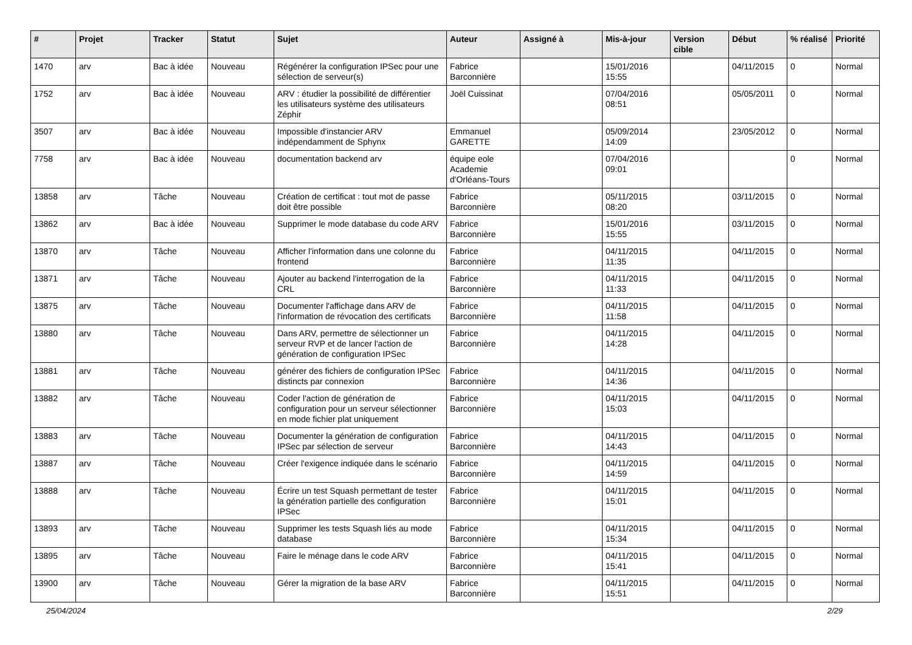| # | Projet | Tracker | Statut | Sujet | Auteur | Assigné à | Mis-à-jour | Version cible | Début | % réalisé | Priorité |
| --- | --- | --- | --- | --- | --- | --- | --- | --- | --- | --- | --- |
| 1470 | arv | Bac à idée | Nouveau | Régénérer la configuration IPSec pour une sélection de serveur(s) | Fabrice Barconnière | | 15/01/2016 15:55 | | 04/11/2015 | 0 | Normal |
| 1752 | arv | Bac à idée | Nouveau | ARV : étudier la possibilité de différentier les utilisateurs système des utilisateurs Zéphir | Joël Cuissinat | | 07/04/2016 08:51 | | 05/05/2011 | 0 | Normal |
| 3507 | arv | Bac à idée | Nouveau | Impossible d'instancier ARV indépendamment de Sphynx | Emmanuel GARETTE | | 05/09/2014 14:09 | | 23/05/2012 | 0 | Normal |
| 7758 | arv | Bac à idée | Nouveau | documentation backend arv | équipe eole Academie d'Orléans-Tours | | 07/04/2016 09:01 | | | 0 | Normal |
| 13858 | arv | Tâche | Nouveau | Création de certificat : tout mot de passe doit être possible | Fabrice Barconnière | | 05/11/2015 08:20 | | 03/11/2015 | 0 | Normal |
| 13862 | arv | Bac à idée | Nouveau | Supprimer le mode database du code ARV | Fabrice Barconnière | | 15/01/2016 15:55 | | 03/11/2015 | 0 | Normal |
| 13870 | arv | Tâche | Nouveau | Afficher l'information dans une colonne du frontend | Fabrice Barconnière | | 04/11/2015 11:35 | | 04/11/2015 | 0 | Normal |
| 13871 | arv | Tâche | Nouveau | Ajouter au backend l'interrogation de la CRL | Fabrice Barconnière | | 04/11/2015 11:33 | | 04/11/2015 | 0 | Normal |
| 13875 | arv | Tâche | Nouveau | Documenter l'affichage dans ARV de l'information de révocation des certificats | Fabrice Barconnière | | 04/11/2015 11:58 | | 04/11/2015 | 0 | Normal |
| 13880 | arv | Tâche | Nouveau | Dans ARV, permettre de sélectionner un serveur RVP et de lancer l'action de génération de configuration IPSec | Fabrice Barconnière | | 04/11/2015 14:28 | | 04/11/2015 | 0 | Normal |
| 13881 | arv | Tâche | Nouveau | générer des fichiers de configuration IPSec distincts par connexion | Fabrice Barconnière | | 04/11/2015 14:36 | | 04/11/2015 | 0 | Normal |
| 13882 | arv | Tâche | Nouveau | Coder l'action de génération de configuration pour un serveur sélectionner en mode fichier plat uniquement | Fabrice Barconnière | | 04/11/2015 15:03 | | 04/11/2015 | 0 | Normal |
| 13883 | arv | Tâche | Nouveau | Documenter la génération de configuration IPSec par sélection de serveur | Fabrice Barconnière | | 04/11/2015 14:43 | | 04/11/2015 | 0 | Normal |
| 13887 | arv | Tâche | Nouveau | Créer l'exigence indiquée dans le scénario | Fabrice Barconnière | | 04/11/2015 14:59 | | 04/11/2015 | 0 | Normal |
| 13888 | arv | Tâche | Nouveau | Écrire un test Squash permettant de tester la génération partielle des configuration IPSec | Fabrice Barconnière | | 04/11/2015 15:01 | | 04/11/2015 | 0 | Normal |
| 13893 | arv | Tâche | Nouveau | Supprimer les tests Squash liés au mode database | Fabrice Barconnière | | 04/11/2015 15:34 | | 04/11/2015 | 0 | Normal |
| 13895 | arv | Tâche | Nouveau | Faire le ménage dans le code ARV | Fabrice Barconnière | | 04/11/2015 15:41 | | 04/11/2015 | 0 | Normal |
| 13900 | arv | Tâche | Nouveau | Gérer la migration de la base ARV | Fabrice Barconnière | | 04/11/2015 15:51 | | 04/11/2015 | 0 | Normal |
25/04/2024 2/29